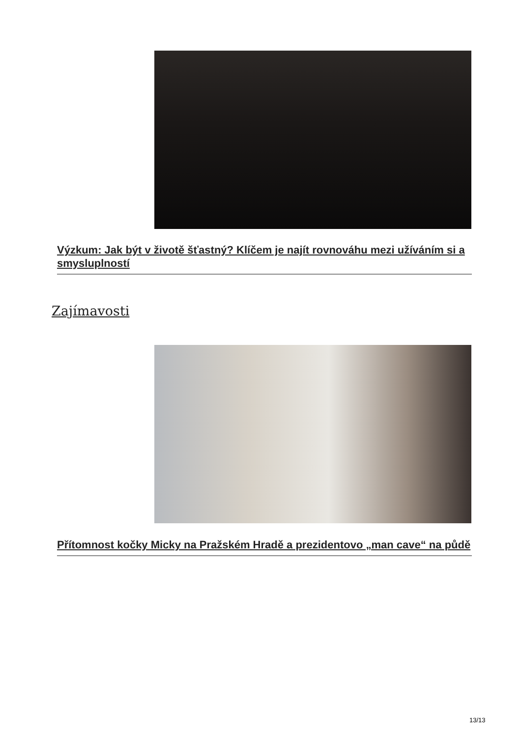Výzkum: Jak být v životě šťastný? Klíčem je najít rovnováhu mezi užíváním si a smysluplností
Zajímavosti
Přítomnost kočky Micky na Pražském Hradě a prezidentovo „man cave“ na půdě
13/13